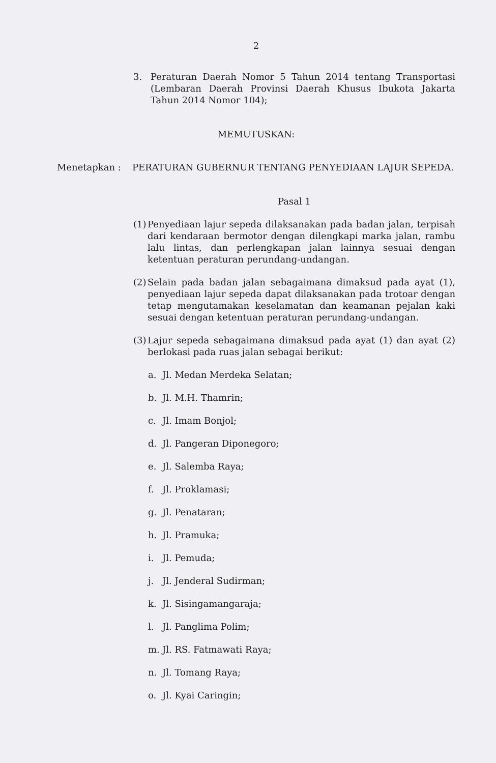2
3. Peraturan Daerah Nomor 5 Tahun 2014 tentang Transportasi (Lembaran Daerah Provinsi Daerah Khusus Ibukota Jakarta Tahun 2014 Nomor 104);
MEMUTUSKAN:
Menetapkan : PERATURAN GUBERNUR TENTANG PENYEDIAAN LAJUR SEPEDA.
Pasal 1
(1) Penyediaan lajur sepeda dilaksanakan pada badan jalan, terpisah dari kendaraan bermotor dengan dilengkapi marka jalan, rambu lalu lintas, dan perlengkapan jalan lainnya sesuai dengan ketentuan peraturan perundang-undangan.
(2) Selain pada badan jalan sebagaimana dimaksud pada ayat (1), penyediaan lajur sepeda dapat dilaksanakan pada trotoar dengan tetap mengutamakan keselamatan dan keamanan pejalan kaki sesuai dengan ketentuan peraturan perundang-undangan.
(3) Lajur sepeda sebagaimana dimaksud pada ayat (1) dan ayat (2) berlokasi pada ruas jalan sebagai berikut:
a. Jl. Medan Merdeka Selatan;
b. Jl. M.H. Thamrin;
c. Jl. Imam Bonjol;
d. Jl. Pangeran Diponegoro;
e. Jl. Salemba Raya;
f. Jl. Proklamasi;
g. Jl. Penataran;
h. Jl. Pramuka;
i. Jl. Pemuda;
j. Jl. Jenderal Sudirman;
k. Jl. Sisingamangaraja;
l. Jl. Panglima Polim;
m. Jl. RS. Fatmawati Raya;
n. Jl. Tomang Raya;
o. Jl. Kyai Caringin;